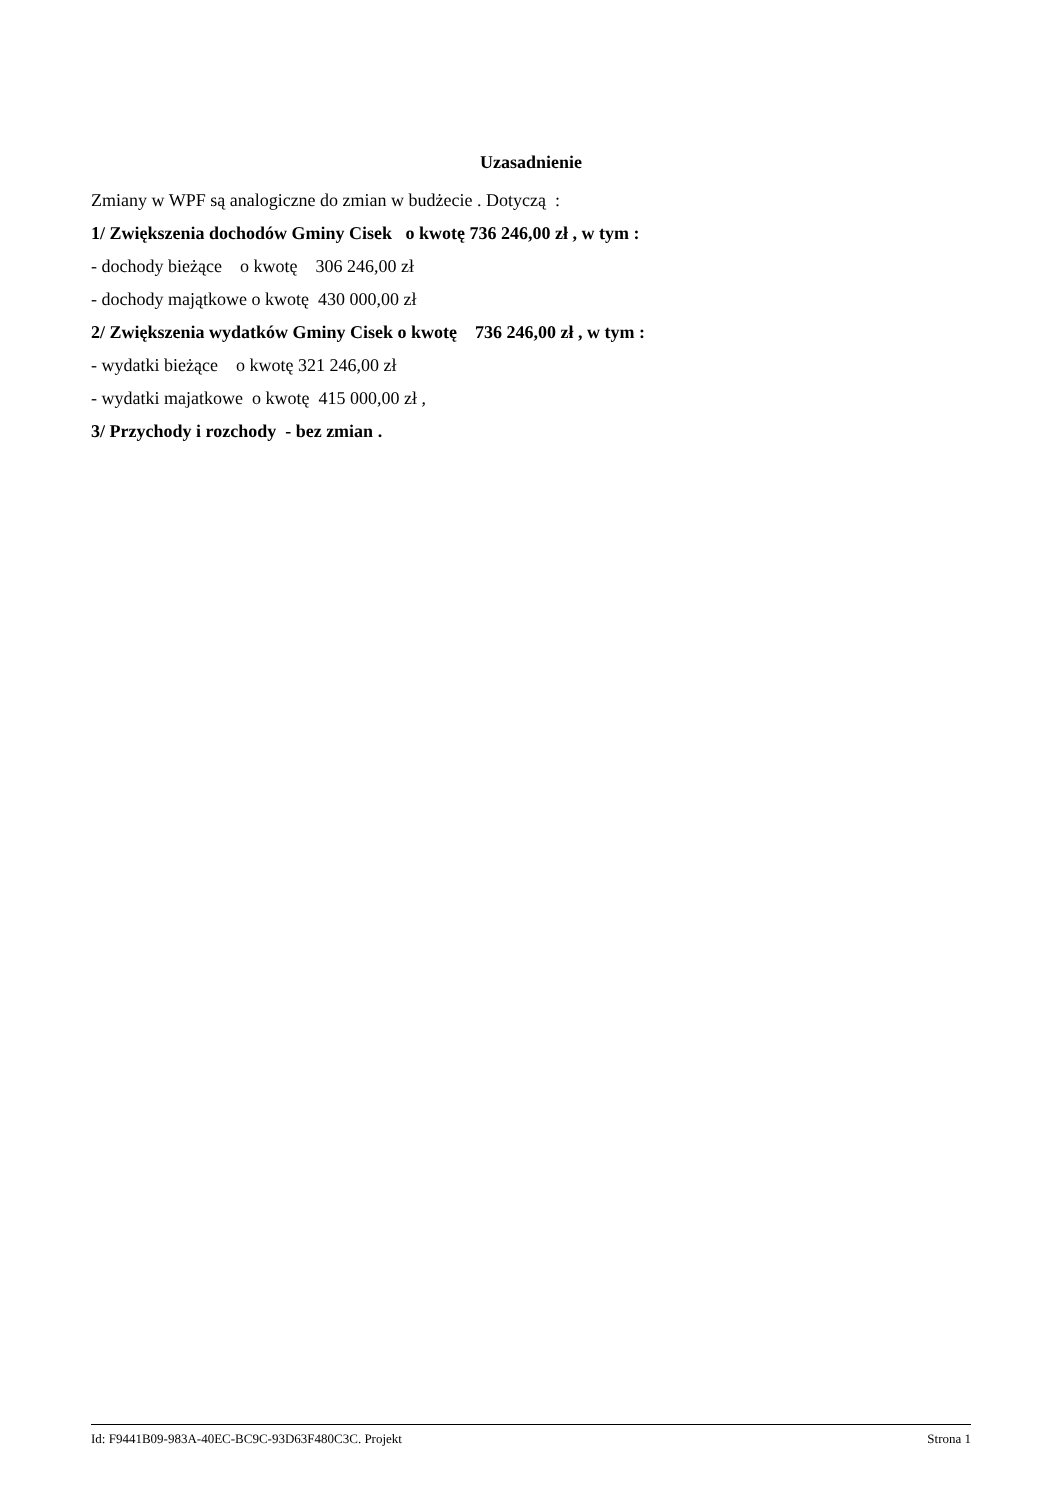Uzasadnienie
Zmiany w WPF są analogiczne do zmian w budżecie . Dotyczą :
1/ Zwiększenia dochodów Gminy Cisek o kwotę 736 246,00 zł , w tym :
- dochody bieżące o kwotę 306 246,00 zł
- dochody majątkowe o kwotę 430 000,00 zł
2/ Zwiększenia wydatków Gminy Cisek o kwotę 736 246,00 zł , w tym :
- wydatki bieżące o kwotę 321 246,00 zł
- wydatki majatkowe o kwotę 415 000,00 zł ,
3/ Przychody i rozchody - bez zmian .
Id: F9441B09-983A-40EC-BC9C-93D63F480C3C. Projekt Strona 1